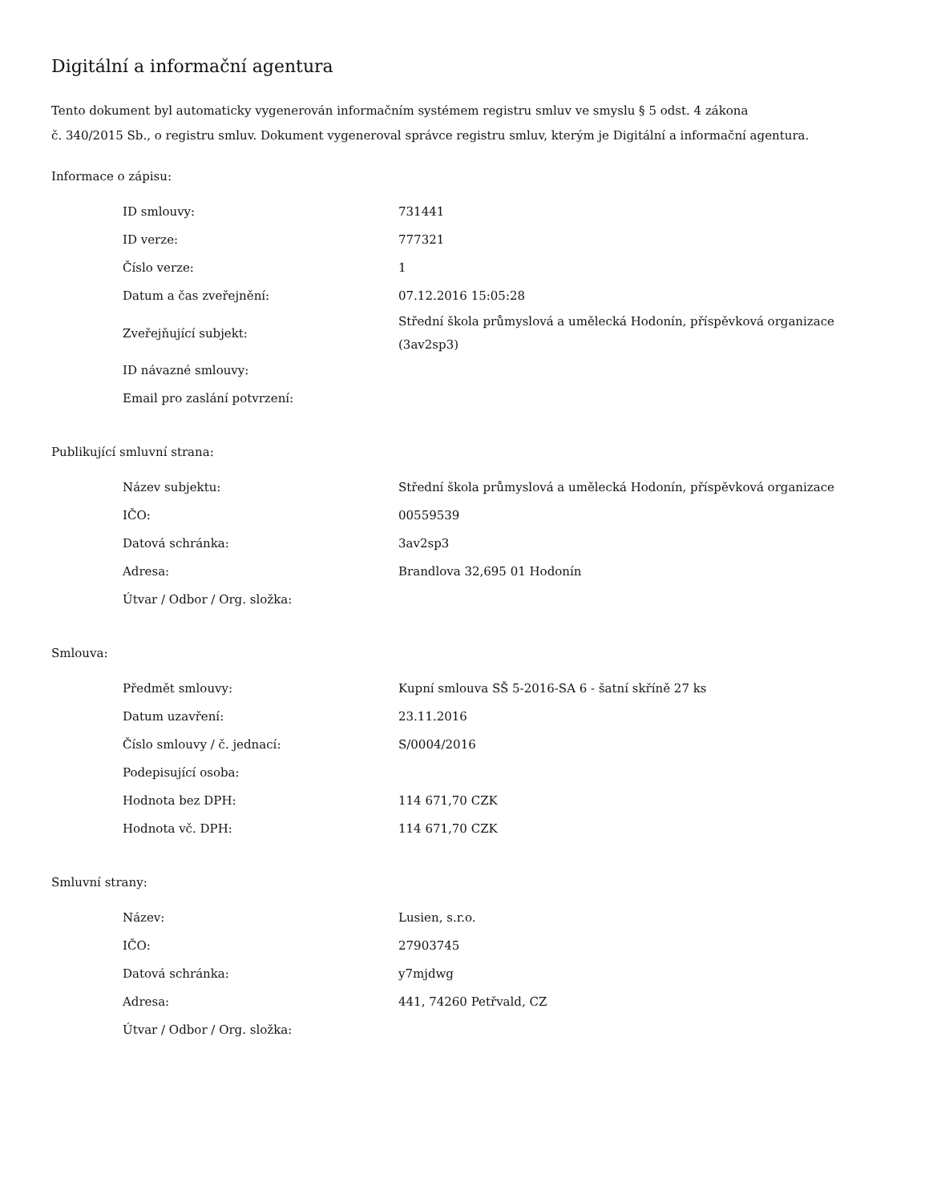Digitální a informační agentura
Tento dokument byl automaticky vygenerován informačním systémem registru smluv ve smyslu § 5 odst. 4 zákona
č. 340/2015 Sb., o registru smluv. Dokument vygeneroval správce registru smluv, kterým je Digitální a informační agentura.
Informace o zápisu:
| ID smlouvy: | 731441 |
| ID verze: | 777321 |
| Číslo verze: | 1 |
| Datum a čas zveřejnění: | 07.12.2016 15:05:28 |
| Zveřejňující subjekt: | Střední škola průmyslová a umělecká Hodonín, příspěvková organizace (3av2sp3) |
| ID návazné smlouvy: | |
| Email pro zaslání potvrzení: | |
Publikující smluvní strana:
| Název subjektu: | Střední škola průmyslová a umělecká Hodonín, příspěvková organizace |
| IČO: | 00559539 |
| Datová schránka: | 3av2sp3 |
| Adresa: | Brandlova 32,695 01 Hodonín |
| Útvar / Odbor / Org. složka: | |
Smlouva:
| Předmět smlouvy: | Kupní smlouva SŠ 5-2016-SA 6 - šatní skříně 27 ks |
| Datum uzavření: | 23.11.2016 |
| Číslo smlouvy / č. jednací: | S/0004/2016 |
| Podepisující osoba: | |
| Hodnota bez DPH: | 114 671,70 CZK |
| Hodnota vč. DPH: | 114 671,70 CZK |
Smluvní strany:
| Název: | Lusien, s.r.o. |
| IČO: | 27903745 |
| Datová schránka: | y7mjdwg |
| Adresa: | 441, 74260 Petřvald, CZ |
| Útvar / Odbor / Org. složka: | |